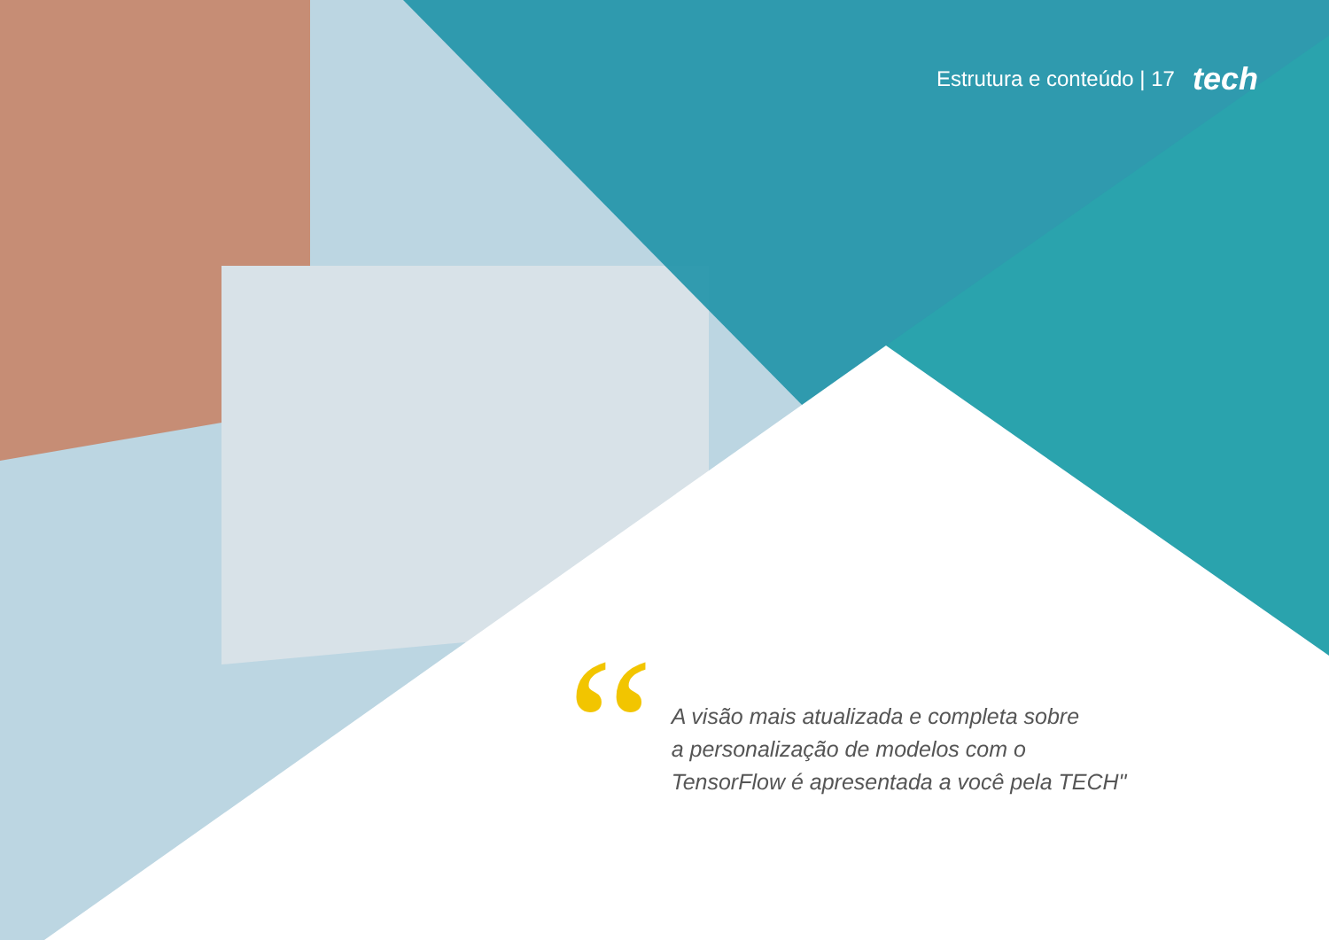Estrutura e conteúdo | 17 tech
“
A visão mais atualizada e completa sobre
a personalização de modelos com o
TensorFlow é apresentada a você pela TECH"